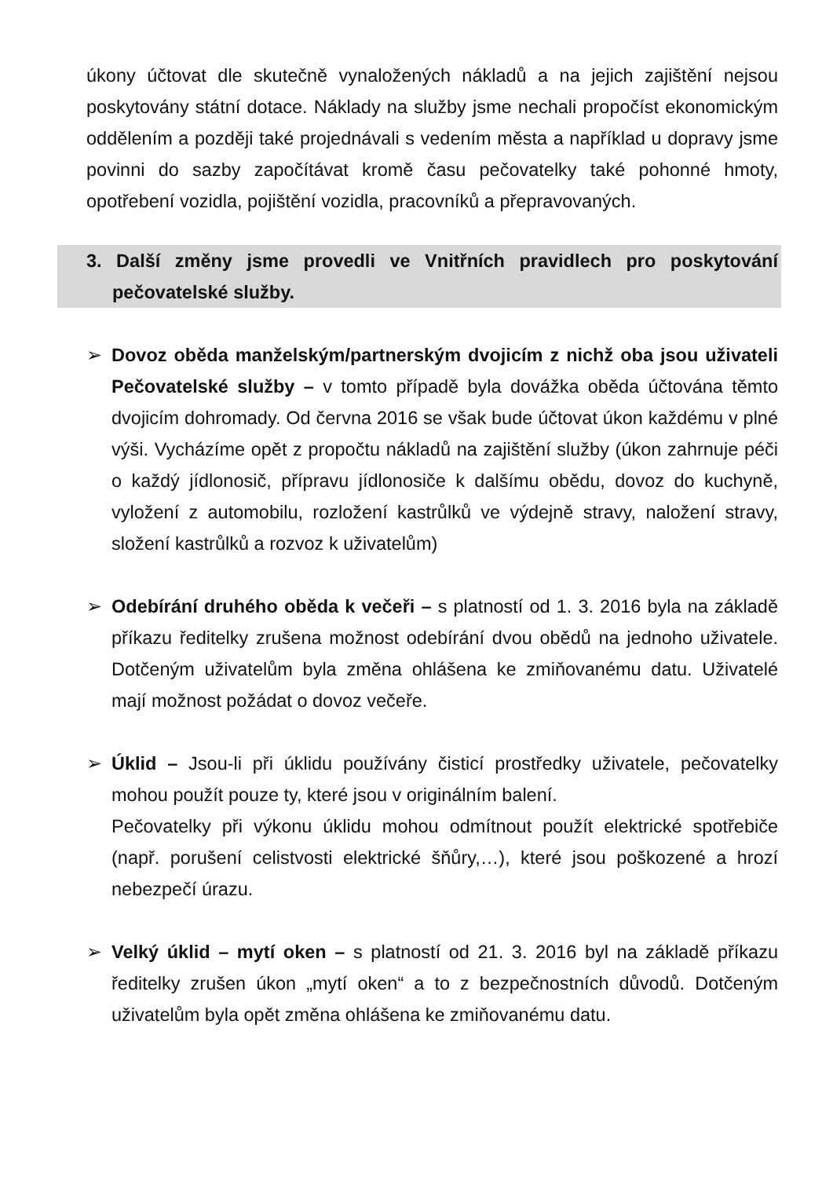úkony účtovat dle skutečně vynaložených nákladů a na jejich zajištění nejsou poskytovány státní dotace. Náklady na služby jsme nechali propočíst ekonomickým oddělením a později také projednávali s vedením města a například u dopravy jsme povinni do sazby započítávat kromě času pečovatelky také pohonné hmoty, opotřebení vozidla, pojištění vozidla, pracovníků a přepravovaných.
3. Další změny jsme provedli ve Vnitřních pravidlech pro poskytování pečovatelské služby.
➢ Dovoz oběda manželským/partnerským dvojicím z nichž oba jsou uživateli Pečovatelské služby – v tomto případě byla dovážka oběda účtována těmto dvojicím dohromady. Od června 2016 se však bude účtovat úkon každému v plné výši. Vycházíme opět z propočtu nákladů na zajištění služby (úkon zahrnuje péči o každý jídlonosič, přípravu jídlonosiče k dalšímu obědu, dovoz do kuchyně, vyložení z automobilu, rozložení kastrůlků ve výdejně stravy, naložení stravy, složení kastrůlků a rozvoz k uživatelům)
➢ Odebírání druhého oběda k večeři – s platností od 1. 3. 2016 byla na základě příkazu ředitelky zrušena možnost odebírání dvou obědů na jednoho uživatele. Dotčeným uživatelům byla změna ohlášena ke zmiňovanému datu. Uživatelé mají možnost požádat o dovoz večeře.
➢ Úklid – Jsou-li při úklidu používány čisticí prostředky uživatele, pečovatelky mohou použít pouze ty, které jsou v originálním balení.
Pečovatelky při výkonu úklidu mohou odmítnout použít elektrické spotřebiče (např. porušení celistvosti elektrické šňůry,…), které jsou poškozené a hrozí nebezpečí úrazu.
➢ Velký úklid – mytí oken – s platností od 21. 3. 2016 byl na základě příkazu ředitelky zrušen úkon „mytí oken“ a to z bezpečnostních důvodů. Dotčeným uživatelům byla opět změna ohlášena ke zmiňovanému datu.